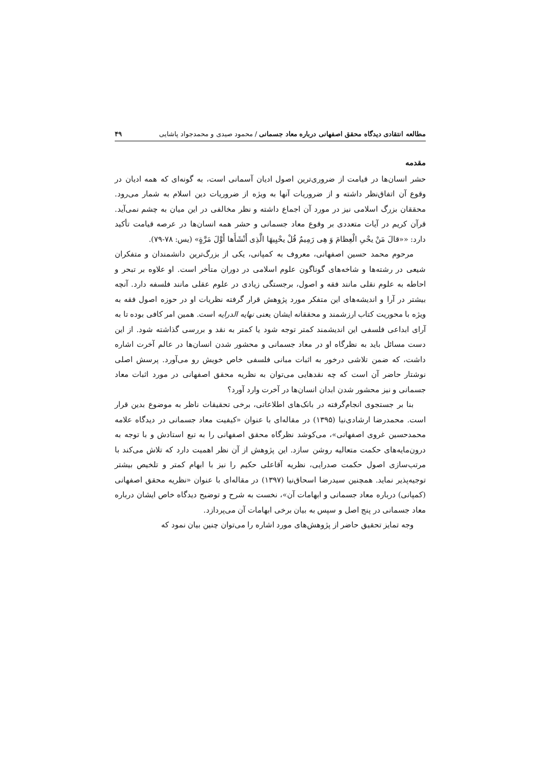مطالعه انتقادی دیدگاه محقق اصفهانی درباره معاد جسمانی / محمود صیدی و محمدجواد پاشایی ۴۹
مقدمه
حشر انسان‌ها در قیامت از ضروری‌ترین اصول ادیان آسمانی است، به گونه‌ای که همه ادیان در وقوع آن اتفاق‌نظر داشته و از ضروریات آنها به ویژه از ضروریات دین اسلام به شمار می‌رود. محققان بزرگ اسلامی نیز در مورد آن اجماع داشته و نظر مخالفی در این میان به چشم نمی‌آید. قرآن کریم در آیات متعددی بر وقوع معاد جسمانی و حشر همه انسان‌ها در عرصه قیامت تأکید دارد: ««قالَ مَنْ یحْیِ الْعِظامَ وَ هِی رَمِیمٌ قُلْ یحْیِیهَا الَّذِی أَنْشَأَها أَوَّلَ مَرَّةٍ» (یس: ۷۸-۷۹).
مرحوم محمد حسین اصفهانی، معروف به کمپانی، یکی از بزرگ‌ترین دانشمندان و متفکران شیعی در رشته‌ها و شاخه‌های گوناگون علوم اسلامی در دوران متأخر است. او علاوه بر تبحر و احاطه به علوم نقلی مانند فقه و اصول، برجستگی زیادی در علوم عقلی مانند فلسفه دارد. آنچه بیشتر در آرا و اندیشه‌های این متفکر مورد پژوهش قرار گرفته نظریات او در حوزه اصول فقه به ویژه با محوریت کتاب ارزشمند و محققانه ایشان یعنی نهایه الدرایه است. همین امر کافی بوده تا به آرای ابداعی فلسفی این اندیشمند کمتر توجه شود یا کمتر به نقد و بررسی گذاشته شود. از این دست مسائل باید به نظرگاه او در معاد جسمانی و محشور شدن انسان‌ها در عالم آخرت اشاره داشت، که ضمن تلاشی درخور به اثبات مبانی فلسفی خاص خویش رو می‌آورد. پرسش اصلی نوشتار حاضر آن است که چه نقدهایی می‌توان به نظریه محقق اصفهانی در مورد اثبات معاد جسمانی و نیز محشور شدن ابدان انسان‌ها در آخرت وارد آورد؟
بنا بر جستجوی انجام‌گرفته در بانک‌های اطلاعاتی، برخی تحقیقات ناظر به موضوع بدین قرار است. محمدرضا ارشادی‌نیا (۱۳۹۵) در مقاله‌ای با عنوان «کیفیت معاد جسمانی در دیدگاه علامه محمدحسین غروی اصفهانی»، می‌کوشد نظرگاه محقق اصفهانی را به تبع استادش و با توجه به درون‌مایه‌های حکمت متعالیه روشن سازد. این پژوهش از آن نظر اهمیت دارد که تلاش می‌کند با مرتب‌سازی اصول حکمت صدرایی، نظریه آقاعلی حکیم را نیز با ابهام کمتر و تلخیص بیشتر توجیه‌پذیر نماید. همچنین سیدرضا اسحاق‌نیا (۱۳۹۷) در مقاله‌ای با عنوان «نظریه محقق اصفهانی (کمپانی) درباره معاد جسمانی و ابهامات آن»، نخست به شرح و توضیح دیدگاه خاص ایشان درباره معاد جسمانی در پنج اصل و سپس به بیان برخی ابهامات آن می‌پردازد.
وجه تمایز تحقیق حاضر از پژوهش‌های مورد اشاره را می‌توان چنین بیان نمود که